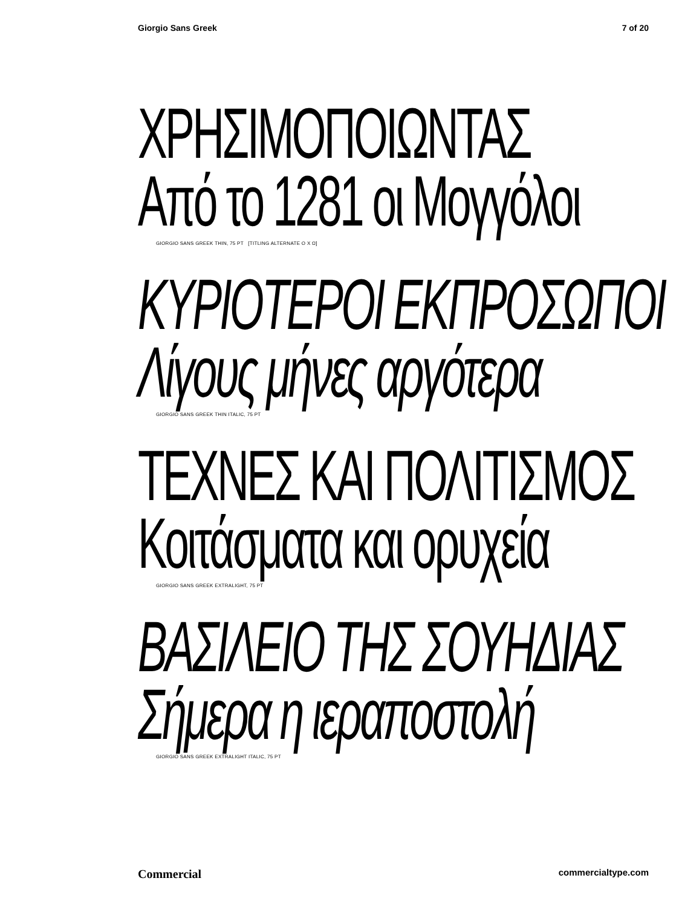Giorgio Sans Greek 7 of 20
ΧΡΗΣΙΜΟΠΟΙΩΝΤΑΣ
Από το 1281 οι Μογγόλοι
GIORGIO SANS GREEK THIN, 75 PT [TITLING ALTERNATE Ο Χ Ω]
ΚΥΡΙΟΤΕΡΟΙ ΕΚΠΡΟΣΩΠΟΙ
Λίγους μήνες αργότερα
GIORGIO SANS GREEK THIN ITALIC, 75 PT
ΤΕΧΝΕΣ ΚΑΙ ΠΟΛΙΤΙΣΜΟΣ
Κοιτάσματα και ορυχεία
GIORGIO SANS GREEK EXTRALIGHT, 75 PT
ΒΑΣΙΛΕΙΟ ΤΗΣ ΣΟΥΗΔΙΑΣ
Σήμερα η ιεραποστολή
GIORGIO SANS GREEK EXTRALIGHT ITALIC, 75 PT
Commercial commercialtype.com